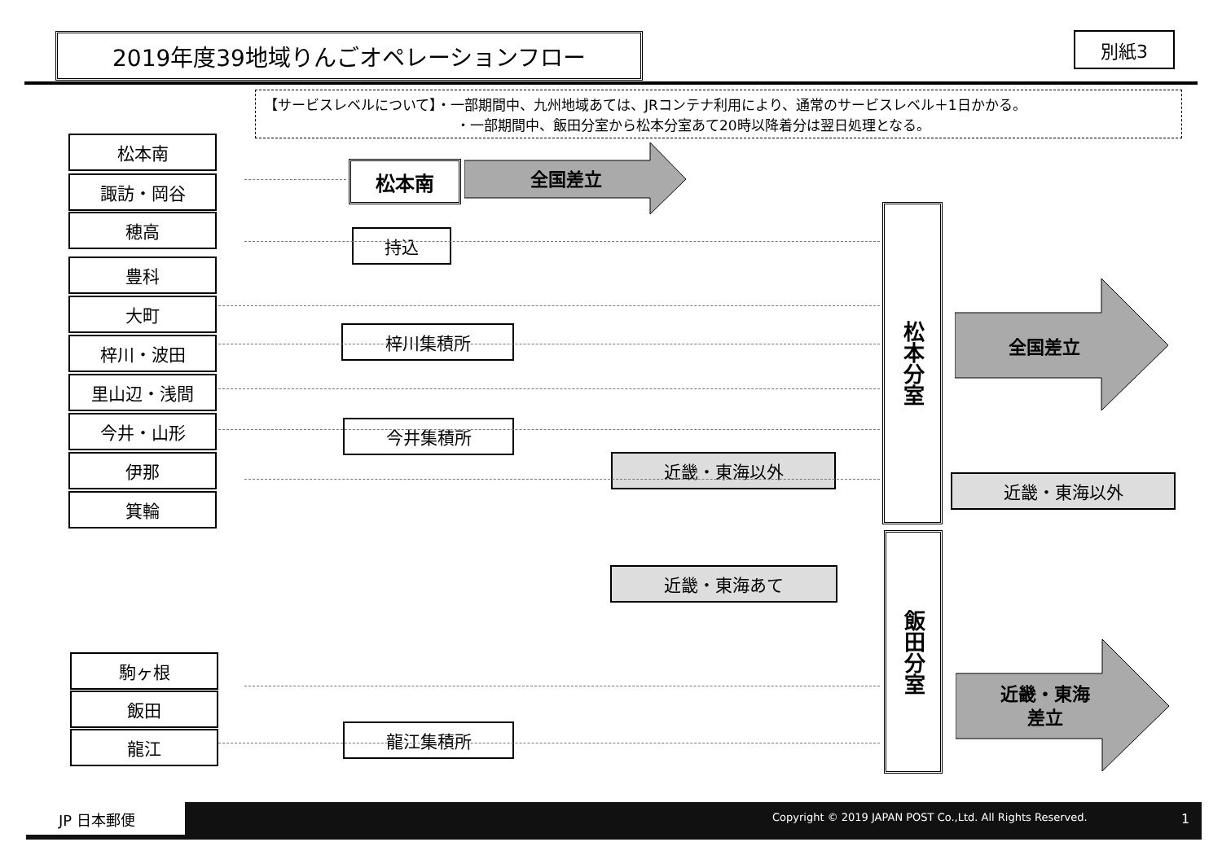2019年度39地域りんごオペレーションフロー 別紙3
【サービスレベルについて】・一部期間中、九州地域あては、JRコンテナ利用により、通常のサービスレベル＋1日かかる。
・一部期間中、飯田分室から松本分室あて20時以降着分は翌日処理となる。
松本南
諏訪・岡谷
穂高
豊科
大町
梓川・波田
里山辺・浅間
今井・山形
伊那
箕輪
駒ヶ根
飯田
龍江
松本南
持込
梓川集積所
今井集積所
龍江集積所
近畿・東海以外
近畿・東海あて
近畿・東海以外
松本分室
飯田分室
全国差立
全国差立
近畿・東海
差立
JP 日本郵便
Copyright © 2019 JAPAN POST Co.,Ltd. All Rights Reserved.
1